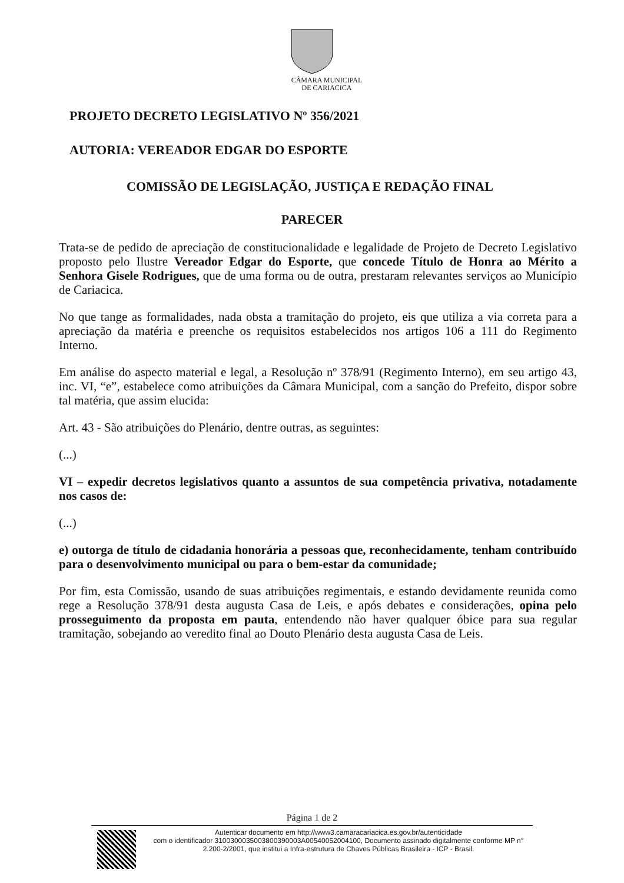CÂMARA MUNICIPAL
DE CARIACICA
PROJETO DECRETO LEGISLATIVO Nº 356/2021
AUTORIA: VEREADOR EDGAR DO ESPORTE
COMISSÃO DE LEGISLAÇÃO, JUSTIÇA E REDAÇÃO FINAL
PARECER
Trata-se de pedido de apreciação de constitucionalidade e legalidade de Projeto de Decreto Legislativo proposto pelo Ilustre Vereador Edgar do Esporte, que concede Título de Honra ao Mérito a Senhora Gisele Rodrigues, que de uma forma ou de outra, prestaram relevantes serviços ao Município de Cariacica.
No que tange as formalidades, nada obsta a tramitação do projeto, eis que utiliza a via correta para a apreciação da matéria e preenche os requisitos estabelecidos nos artigos 106 a 111 do Regimento Interno.
Em análise do aspecto material e legal, a Resolução nº 378/91 (Regimento Interno), em seu artigo 43, inc. VI, “e”, estabelece como atribuições da Câmara Municipal, com a sanção do Prefeito, dispor sobre tal matéria, que assim elucida:
Art. 43 - São atribuições do Plenário, dentre outras, as seguintes:
(...)
VI – expedir decretos legislativos quanto a assuntos de sua competência privativa, notadamente nos casos de:
(...)
e) outorga de título de cidadania honorária a pessoas que, reconhecidamente, tenham contribuído para o desenvolvimento municipal ou para o bem-estar da comunidade;
Por fim, esta Comissão, usando de suas atribuições regimentais, e estando devidamente reunida como rege a Resolução 378/91 desta augusta Casa de Leis, e após debates e considerações, opina pelo prosseguimento da proposta em pauta, entendendo não haver qualquer óbice para sua regular tramitação, sobejando ao veredito final ao Douto Plenário desta augusta Casa de Leis.
Página 1 de 2
Autenticar documento em http://www3.camaracariacica.es.gov.br/autenticidade
com o identificador 3100300035003800390003A00540052004100, Documento assinado digitalmente conforme MP n° 2.200-2/2001, que institui a Infra-estrutura de Chaves Públicas Brasileira - ICP - Brasil.